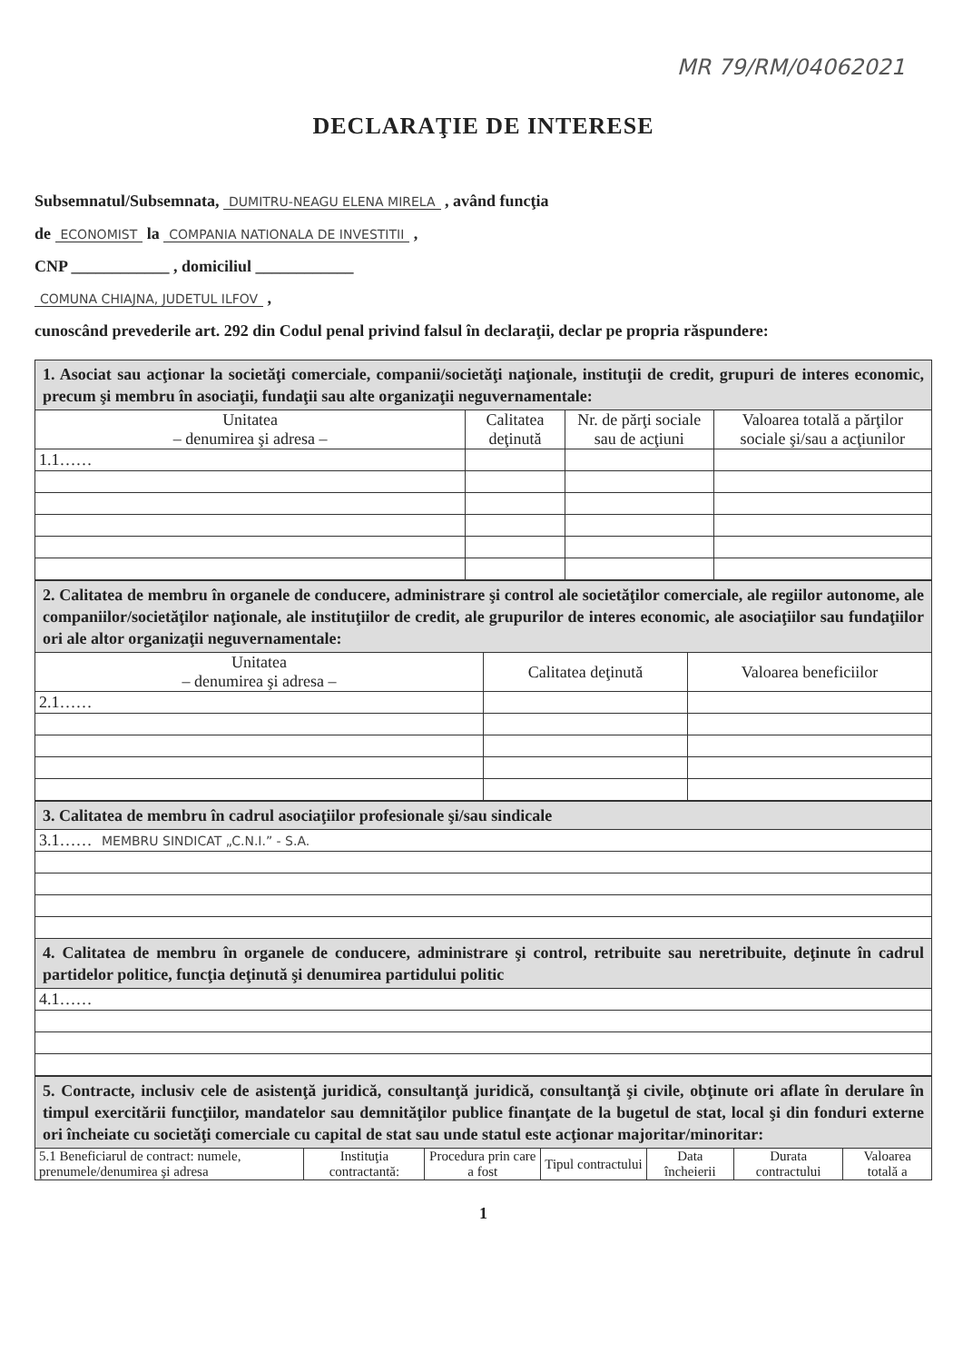MR 79/RM/04062021
DECLARAŢIE DE INTERESE
Subsemnatul/Subsemnata, DUMITRU-NEAGU ELENA MIRELA , având funcţia
de ECONOMIST la COMPANIA NATIONALA DE INVESTITII ,
CNP ____________ , domiciliul ____________
COMUNA CHIAJNA, JUDETUL ILFOV ,
cunoscând prevederile art. 292 din Codul penal privind falsul în declaraţii, declar pe propria răspundere:
| 1. Asociat sau acţionar la societăţi comerciale, companii/societăţi naţionale, instituţii de credit, grupuri de interes economic, precum şi membru în asociaţii, fundaţii sau alte organizaţii neguvernamentale: | | | |
| Unitatea – denumirea şi adresa – | Calitatea deţinută | Nr. de părţi sociale sau de acţiuni | Valoarea totală a părţilor sociale şi/sau a acţiunilor |
| 1.1…… | | | |
| 2. Calitatea de membru în organele de conducere, administrare şi control ale societăţilor comerciale, ale regiilor autonome, ale companiilor/societăţilor naţionale, ale instituţiilor de credit, ale grupurilor de interes economic, ale asociaţiilor sau fundaţiilor ori ale altor organizaţii neguvernamentale: | | |
| Unitatea – denumirea şi adresa – | Calitatea deţinută | Valoarea beneficiilor |
| 2.1…… | | |
| 3. Calitatea de membru în cadrul asociaţiilor profesionale şi/sau sindicale |
| 3.1…… MEMBRU SINDICAT „C.N.I.” - S.A. |
| 4. Calitatea de membru în organele de conducere, administrare şi control, retribuite sau neretribuite, deţinute în cadrul partidelor politice, funcţia deţinută şi denumirea partidului politic |
| 4.1…… |
| 5. Contracte, inclusiv cele de asistenţă juridică, consultanţă juridică, consultanţă şi civile, obţinute ori aflate în derulare în timpul exercitării funcţiilor, mandatelor sau demnităţilor publice finanţate de la bugetul de stat, local şi din fonduri externe ori încheiate cu societăţi comerciale cu capital de stat sau unde statul este acţionar majoritar/minoritar: | | | | | | |
| 5.1 Beneficiarul de contract: numele, prenumele/denumirea şi adresa | Instituţia contractantă: | Procedura prin care a fost | Tipul contractului | Data încheierii | Durata contractului | Valoarea totală a |
1